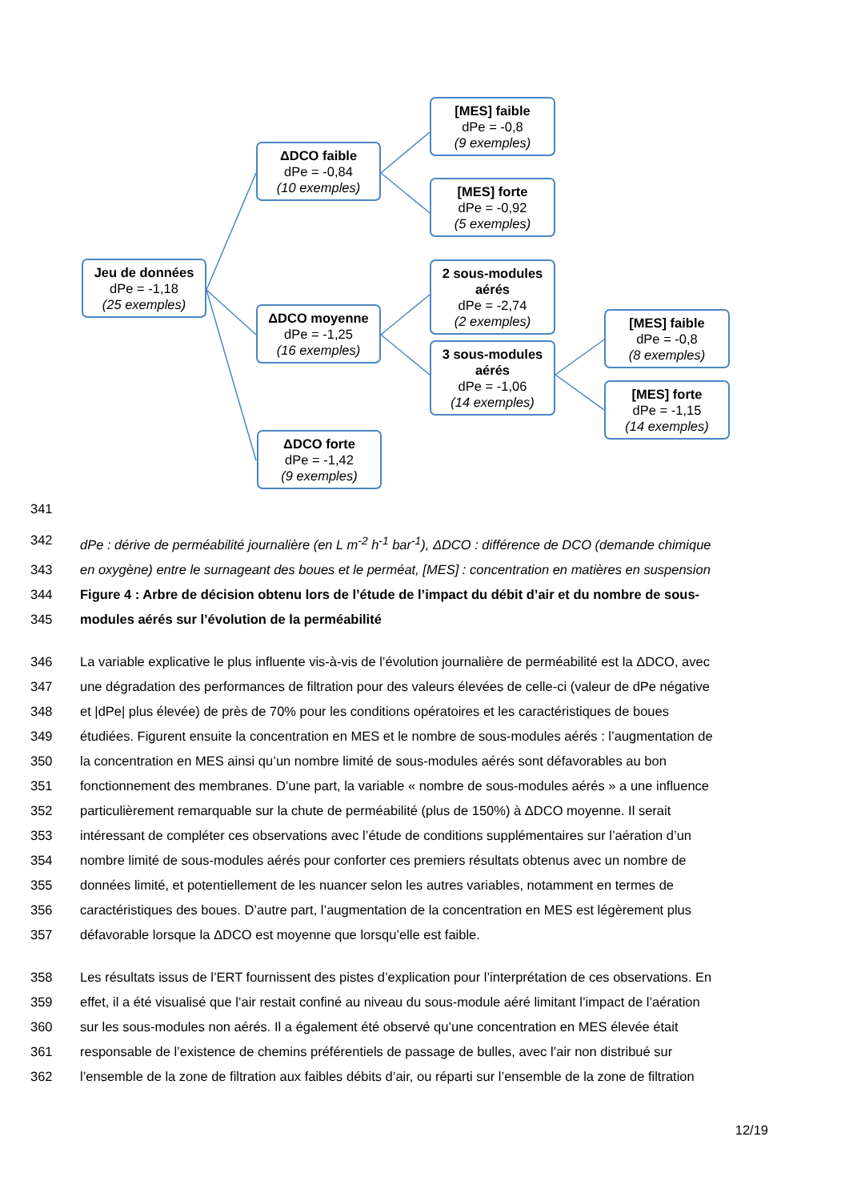Jeu de données
dPe = -1,18
(25 exemples)
ΔDCO faible
dPe = -0,84
(10 exemples)
ΔDCO moyenne
dPe = -1,25
(16 exemples)
ΔDCO forte
dPe = -1,42
(9 exemples)
[MES] faible
dPe = -0,8
(9 exemples)
[MES] forte
dPe = -0,92
(5 exemples)
2 sous-modules aérés
dPe = -2,74
(2 exemples)
3 sous-modules aérés
dPe = -1,06
(14 exemples)
[MES] faible
dPe = -0,8
(8 exemples)
[MES] forte
dPe = -1,15
(14 exemples)
341
342 dPe : dérive de perméabilité journalière (en L m<sup>-2</sup> h<sup>-1</sup> bar<sup>-1</sup>), ΔDCO : différence de DCO (demande chimique
343 en oxygène) entre le surnageant des boues et le perméat, [MES] : concentration en matières en suspension
344 Figure 4 : Arbre de décision obtenu lors de l’étude de l’impact du débit d’air et du nombre de sous-
345 modules aérés sur l’évolution de la perméabilité
346 La variable explicative le plus influente vis-à-vis de l’évolution journalière de perméabilité est la ΔDCO, avec
347 une dégradation des performances de filtration pour des valeurs élevées de celle-ci (valeur de dPe négative
348 et |dPe| plus élevée) de près de 70% pour les conditions opératoires et les caractéristiques de boues
349 étudiées. Figurent ensuite la concentration en MES et le nombre de sous-modules aérés : l’augmentation de
350 la concentration en MES ainsi qu’un nombre limité de sous-modules aérés sont défavorables au bon
351 fonctionnement des membranes. D’une part, la variable « nombre de sous-modules aérés » a une influence
352 particulièrement remarquable sur la chute de perméabilité (plus de 150%) à ΔDCO moyenne. Il serait
353 intéressant de compléter ces observations avec l’étude de conditions supplémentaires sur l’aération d’un
354 nombre limité de sous-modules aérés pour conforter ces premiers résultats obtenus avec un nombre de
355 données limité, et potentiellement de les nuancer selon les autres variables, notamment en termes de
356 caractéristiques des boues. D’autre part, l’augmentation de la concentration en MES est légèrement plus
357 défavorable lorsque la ΔDCO est moyenne que lorsqu’elle est faible.
358 Les résultats issus de l’ERT fournissent des pistes d’explication pour l’interprétation de ces observations. En
359 effet, il a été visualisé que l’air restait confiné au niveau du sous-module aéré limitant l’impact de l’aération
360 sur les sous-modules non aérés. Il a également été observé qu’une concentration en MES élevée était
361 responsable de l’existence de chemins préférentiels de passage de bulles, avec l’air non distribué sur
362 l’ensemble de la zone de filtration aux faibles débits d’air, ou réparti sur l’ensemble de la zone de filtration
12/19